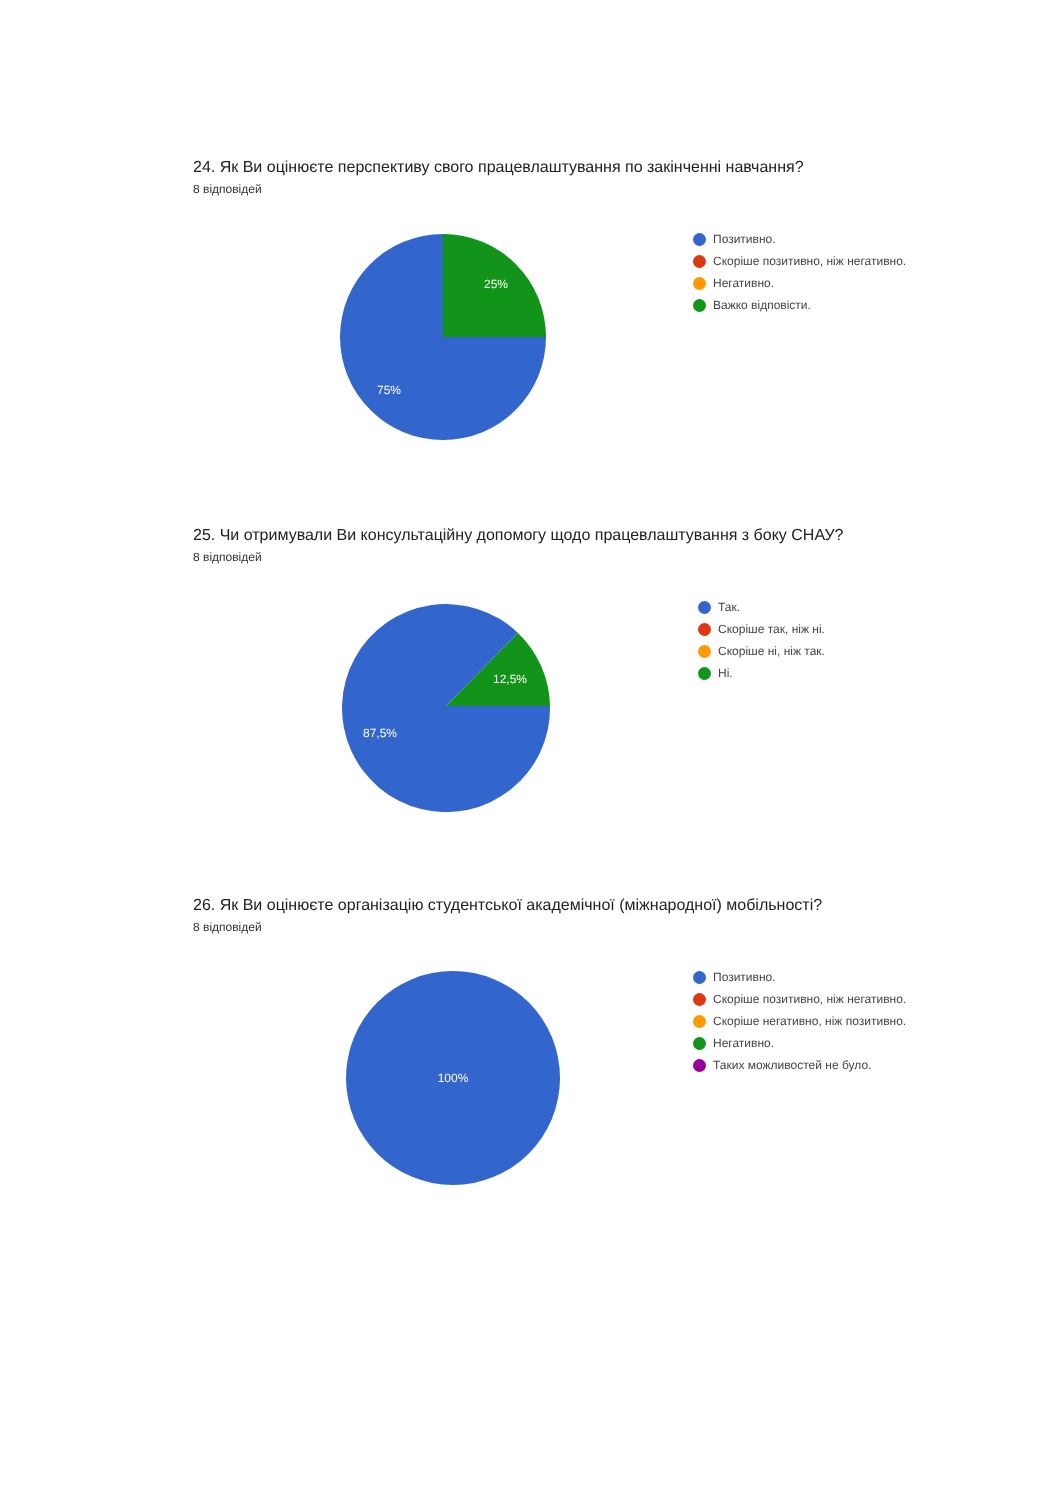24. Як Ви оцінюєте перспективу свого працевлаштування по закінченні навчання?
8 відповідей
25%
75%
Позитивно.
Скоріше позитивно, ніж негативно.
Негативно.
Важко відповісти.
25. Чи отримували Ви консультаційну допомогу щодо працевлаштування з боку СНАУ?
8 відповідей
12,5%
87,5%
Так.
Скоріше так, ніж ні.
Скоріше ні, ніж так.
Ні.
26. Як Ви оцінюєте організацію студентської академічної (міжнародної) мобільності?
8 відповідей
100%
Позитивно.
Скоріше позитивно, ніж негативно.
Скоріше негативно, ніж позитивно.
Негативно.
Таких можливостей не було.